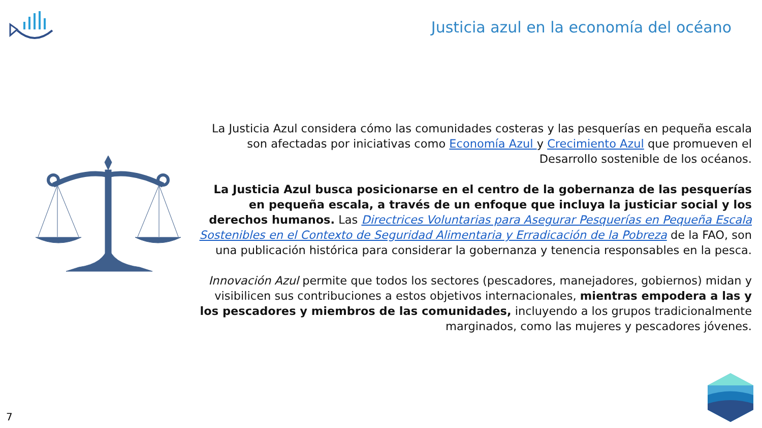Justicia azul en la economía del océano
La Justicia Azul considera cómo las comunidades costeras y las pesquerías en pequeña escala son afectadas por iniciativas como Economía Azul y Crecimiento Azul que promueven el Desarrollo sostenible de los océanos.
La Justicia Azul busca posicionarse en el centro de la gobernanza de las pesquerías en pequeña escala, a través de un enfoque que incluya la justiciar social y los derechos humanos. Las Directrices Voluntarias para Asegurar Pesquerías en Pequeña Escala Sostenibles en el Contexto de Seguridad Alimentaria y Erradicación de la Pobreza de la FAO, son una publicación histórica para considerar la gobernanza y tenencia responsables en la pesca.
Innovación Azul permite que todos los sectores (pescadores, manejadores, gobiernos) midan y visibilicen sus contribuciones a estos objetivos internacionales, mientras empodera a las y los pescadores y miembros de las comunidades, incluyendo a los grupos tradicionalmente marginados, como las mujeres y pescadores jóvenes.
7